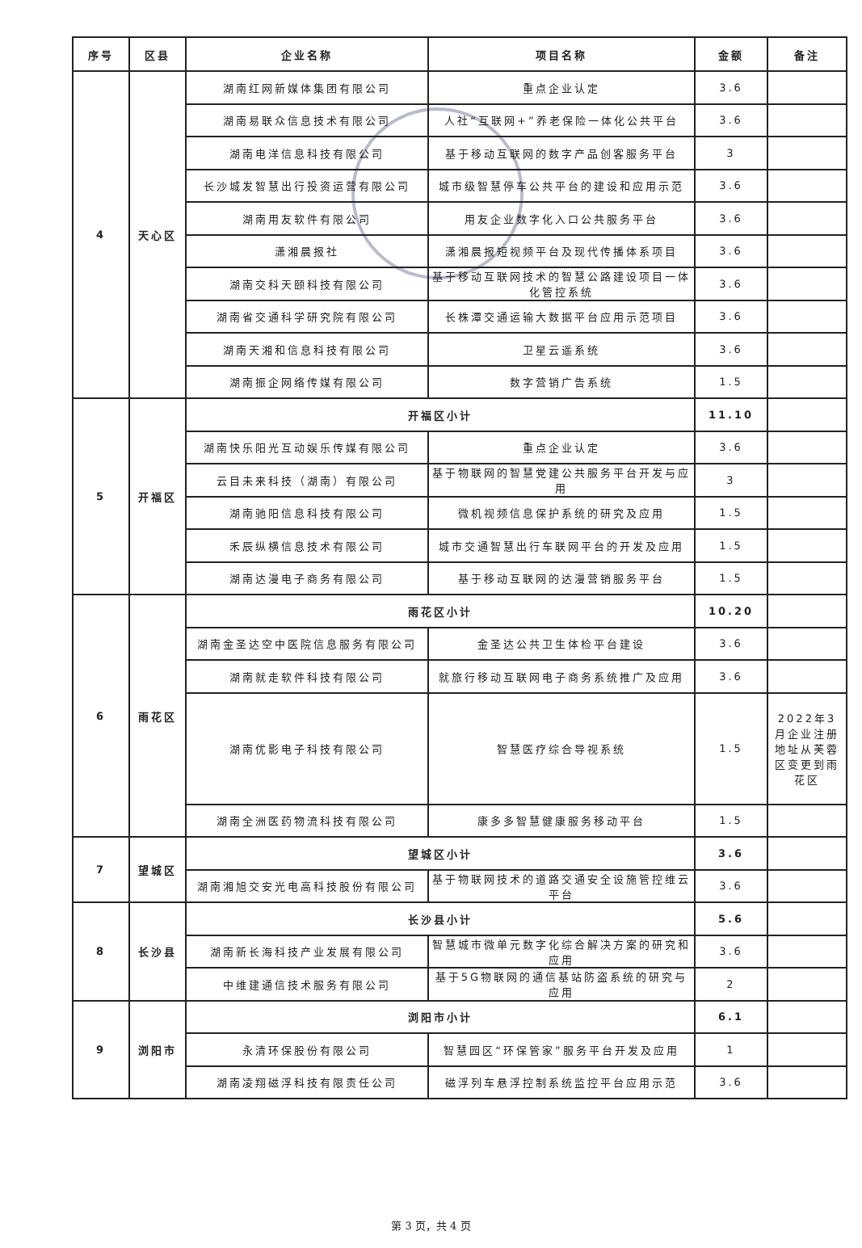| 序号 | 区县 | 企业名称 | 项目名称 | 金额 | 备注 |
| --- | --- | --- | --- | --- | --- |
| 4 | 天心区 | 湖南红网新媒体集团有限公司 | 重点企业认定 | 3.6 | |
| | | 湖南易联众信息技术有限公司 | 人社“互联网+”养老保险一体化公共平台 | 3.6 | |
| | | 湖南电洋信息科技有限公司 | 基于移动互联网的数字产品创客服务平台 | 3 | |
| | | 长沙城发智慧出行投资运营有限公司 | 城市级智慧停车公共平台的建设和应用示范 | 3.6 | |
| | | 湖南用友软件有限公司 | 用友企业数字化入口公共服务平台 | 3.6 | |
| | | 潇湘晨报社 | 潇湘晨报短视频平台及现代传播体系项目 | 3.6 | |
| | | 湖南交科天颐科技有限公司 | 基于移动互联网技术的智慧公路建设项目一体化管控系统 | 3.6 | |
| | | 湖南省交通科学研究院有限公司 | 长株潭交通运输大数据平台应用示范项目 | 3.6 | |
| | | 湖南天湘和信息科技有限公司 | 卫星云遥系统 | 3.6 | |
| | | 湖南振企网络传媒有限公司 | 数字营销广告系统 | 1.5 | |
| 5 | 开福区 | 开福区小计 | | 11.10 | |
| | | 湖南快乐阳光互动娱乐传媒有限公司 | 重点企业认定 | 3.6 | |
| | | 云目未来科技（湖南）有限公司 | 基于物联网的智慧党建公共服务平台开发与应用 | 3 | |
| | | 湖南驰阳信息科技有限公司 | 微机视频信息保护系统的研究及应用 | 1.5 | |
| | | 禾辰纵横信息技术有限公司 | 城市交通智慧出行车联网平台的开发及应用 | 1.5 | |
| | | 湖南达漫电子商务有限公司 | 基于移动互联网的达漫营销服务平台 | 1.5 | |
| 6 | 雨花区 | 雨花区小计 | | 10.20 | |
| | | 湖南金圣达空中医院信息服务有限公司 | 金圣达公共卫生体检平台建设 | 3.6 | |
| | | 湖南就走软件科技有限公司 | 就旅行移动互联网电子商务系统推广及应用 | 3.6 | |
| | | 湖南优影电子科技有限公司 | 智慧医疗综合导视系统 | 1.5 | 2022年3月企业注册地址从芙蓉区变更到雨花区 |
| | | 湖南全洲医药物流科技有限公司 | 康多多智慧健康服务移动平台 | 1.5 | |
| 7 | 望城区 | 望城区小计 | | 3.6 | |
| | | 湖南湘旭交安光电高科技股份有限公司 | 基于物联网技术的道路交通安全设施管控维云平台 | 3.6 | |
| 8 | 长沙县 | 长沙县小计 | | 5.6 | |
| | | 湖南新长海科技产业发展有限公司 | 智慧城市微单元数字化综合解决方案的研究和应用 | 3.6 | |
| | | 中维建通信技术服务有限公司 | 基于5G物联网的通信基站防盗系统的研究与应用 | 2 | |
| 9 | 浏阳市 | 浏阳市小计 | | 6.1 | |
| | | 永清环保股份有限公司 | 智慧园区“环保管家”服务平台开发及应用 | 1 | |
| | | 湖南凌翔磁浮科技有限责任公司 | 磁浮列车悬浮控制系统监控平台应用示范 | 3.6 | |
第 3 页，共 4 页